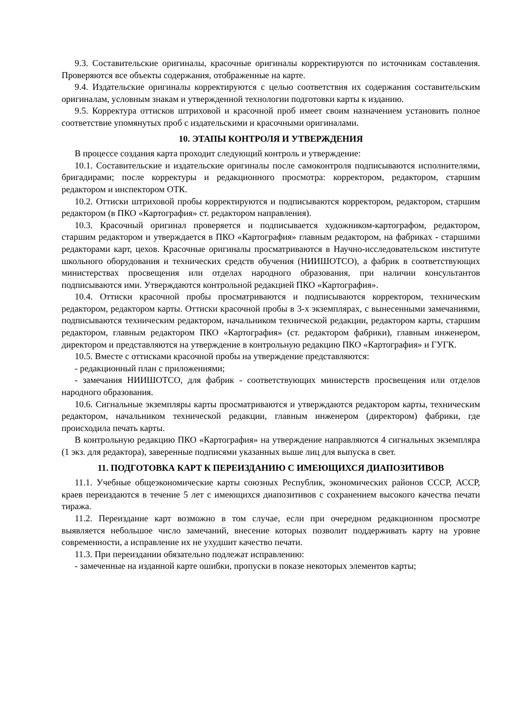9.3. Составительские оригиналы, красочные оригиналы корректируются по источникам составления. Проверяются все объекты содержания, отображенные на карте.
9.4. Издательские оригиналы корректируются с целью соответствия их содержания составительским оригиналам, условным знакам и утвержденной технологии подготовки карты к изданию.
9.5. Корректура оттисков штриховой и красочной проб имеет своим назначением установить полное соответствие упомянутых проб с издательскими и красочными оригиналами.
10. ЭТАПЫ КОНТРОЛЯ И УТВЕРЖДЕНИЯ
В процессе создания карта проходит следующий контроль и утверждение:
10.1. Составительские и издательские оригиналы после самоконтроля подписываются исполнителями, бригадирами; после корректуры и редакционного просмотра: корректором, редактором, старшим редактором и инспектором ОТК.
10.2. Оттиски штриховой пробы корректируются и подписываются корректором, редактором, старшим редактором (в ПКО «Картография» ст. редактором направления).
10.3. Красочный оригинал проверяется и подписывается художником-картографом, редактором, старшим редактором и утверждается в ПКО «Картография» главным редактором, на фабриках - старшими редакторами карт, цехов. Красочные оригиналы просматриваются в Научно-исследовательском институте школьного оборудования и технических средств обучения (НИИШОТСО), а фабрик в соответствующих министерствах просвещения или отделах народного образования, при наличии консультантов подписываются ими. Утверждаются контрольной редакцией ПКО «Картография».
10.4. Оттиски красочной пробы просматриваются и подписываются корректором, техническим редактором, редактором карты. Оттиски красочной пробы в 3-х экземплярах, с вынесенными замечаниями, подписываются техническим редактором, начальником технической редакции, редактором карты, старшим редактором, главным редактором ПКО «Картография» (ст. редактором фабрики), главным инженером, директором и представляются на утверждение в контрольную редакцию ПКО «Картография» и ГУГК.
10.5. Вместе с оттисками красочной пробы на утверждение представляются:
- редакционный план с приложениями;
- замечания НИИШОТСО, для фабрик - соответствующих министерств просвещения или отделов народного образования.
10.6. Сигнальные экземпляры карты просматриваются и утверждаются редактором карты, техническим редактором, начальником технической редакции, главным инженером (директором) фабрики, где происходила печать карты.
В контрольную редакцию ПКО «Картография» на утверждение направляются 4 сигнальных экземпляра (1 экз. для редактора), заверенные подписями указанных выше лиц для выпуска в свет.
11. ПОДГОТОВКА КАРТ К ПЕРЕИЗДАНИЮ С ИМЕЮЩИХСЯ ДИАПОЗИТИВОВ
11.1. Учебные общеэкономические карты союзных Республик, экономических районов СССР, АССР, краев переиздаются в течение 5 лет с имеющихся диапозитивов с сохранением высокого качества печати тиража.
11.2. Переиздание карт возможно в том случае, если при очередном редакционном просмотре выявляется небольшое число замечаний, внесение которых позволит поддерживать карту на уровне современности, а исправление их не ухудшит качество печати.
11.3. При переиздании обязательно подлежат исправлению:
- замеченные на изданной карте ошибки, пропуски в показе некоторых элементов карты;